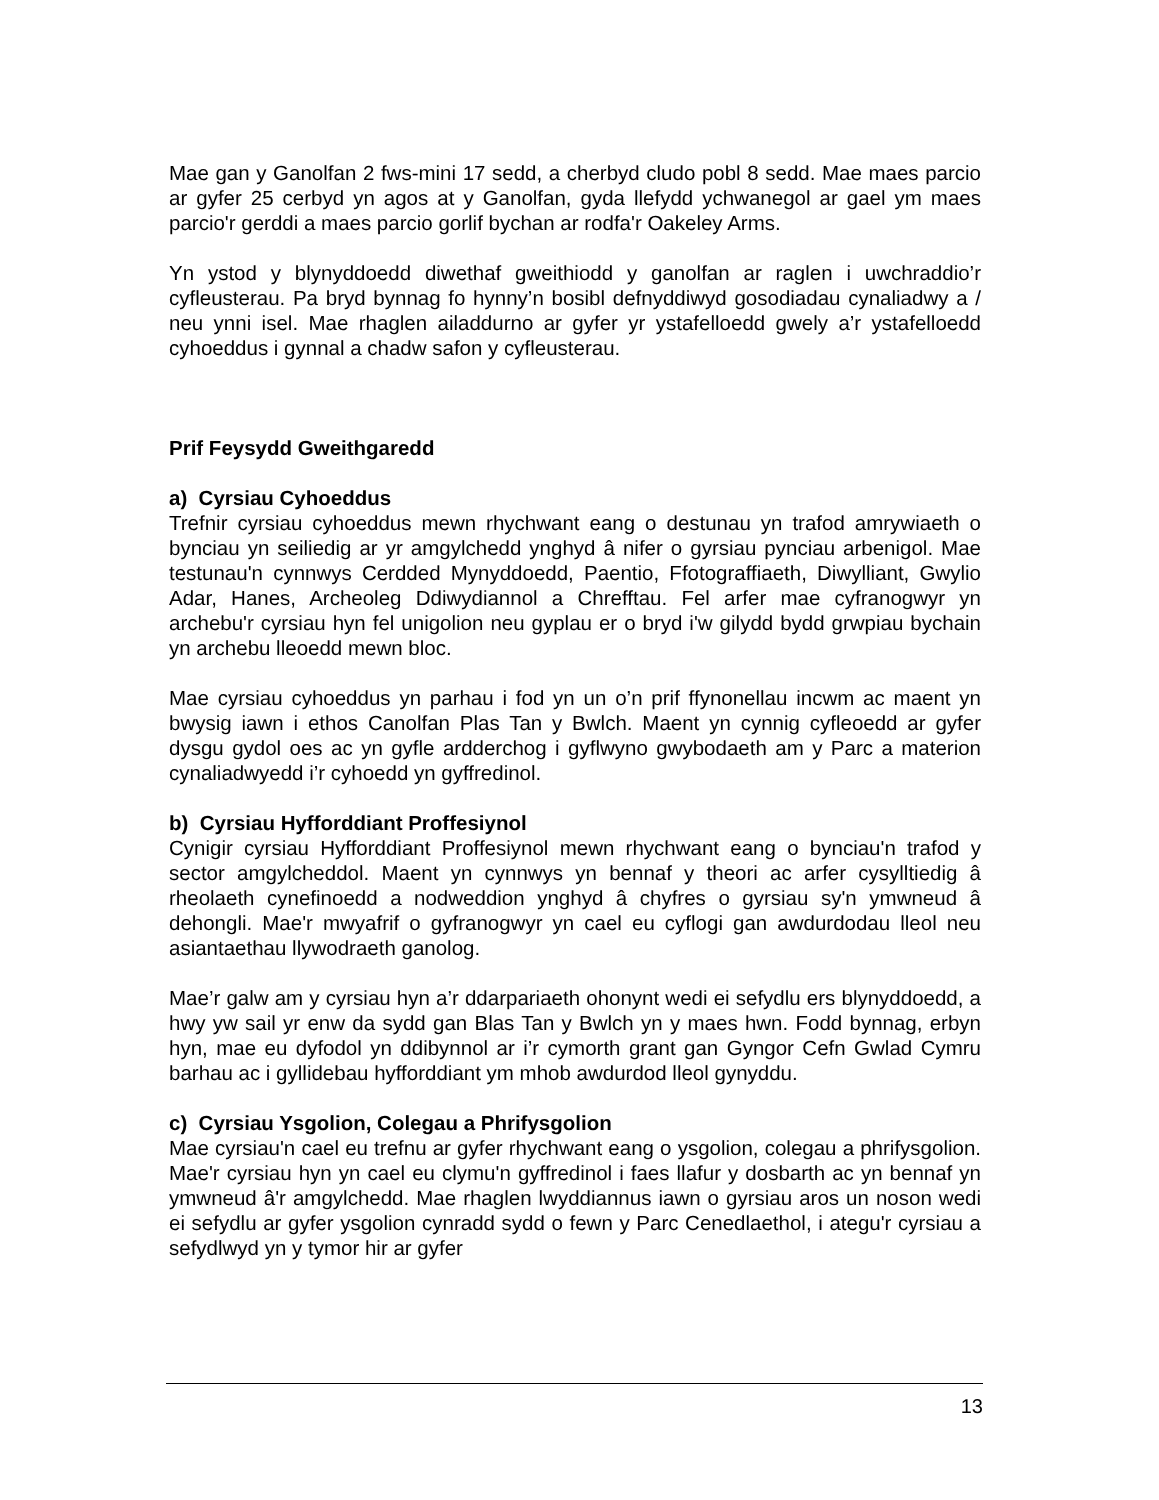Mae gan y Ganolfan 2 fws-mini 17 sedd, a cherbyd cludo pobl 8 sedd. Mae maes parcio ar gyfer 25 cerbyd yn agos at y Ganolfan, gyda llefydd ychwanegol ar gael ym maes parcio'r gerddi a maes parcio gorlif bychan ar rodfa'r Oakeley Arms.
Yn ystod y blynyddoedd diwethaf gweithiodd y ganolfan ar raglen i uwchraddio’r cyfleusterau. Pa bryd bynnag fo hynny’n bosibl defnyddiwyd gosodiadau cynaliadwy a / neu ynni isel. Mae rhaglen ailaddurno ar gyfer yr ystafelloedd gwely a’r ystafelloedd cyhoeddus i gynnal a chadw safon y cyfleusterau.
Prif Feysydd Gweithgaredd
a) Cyrsiau Cyhoeddus
Trefnir cyrsiau cyhoeddus mewn rhychwant eang o destunau yn trafod amrywiaeth o bynciau yn seiliedig ar yr amgylchedd ynghyd â nifer o gyrsiau pynciau arbenigol. Mae testunau'n cynnwys Cerdded Mynyddoedd, Paentio, Ffotograffiaeth, Diwylliant, Gwylio Adar, Hanes, Archeoleg Ddiwydiannol a Chrefftau. Fel arfer mae cyfranogwyr yn archebu'r cyrsiau hyn fel unigolion neu gyplau er o bryd i'w gilydd bydd grwpiau bychain yn archebu lleoedd mewn bloc.
Mae cyrsiau cyhoeddus yn parhau i fod yn un o’n prif ffynonellau incwm ac maent yn bwysig iawn i ethos Canolfan Plas Tan y Bwlch. Maent yn cynnig cyfleoedd ar gyfer dysgu gydol oes ac yn gyfle ardderchog i gyflwyno gwybodaeth am y Parc a materion cynaliadwyedd i’r cyhoedd yn gyffredinol.
b) Cyrsiau Hyfforddiant Proffesiynol
Cynigir cyrsiau Hyfforddiant Proffesiynol mewn rhychwant eang o bynciau'n trafod y sector amgylcheddol. Maent yn cynnwys yn bennaf y theori ac arfer cysylltiedig â rheolaeth cynefinoedd a nodweddion ynghyd â chyfres o gyrsiau sy'n ymwneud â dehongli. Mae'r mwyafrif o gyfranogwyr yn cael eu cyflogi gan awdurdodau lleol neu asiantaethau llywodraeth ganolog.
Mae’r galw am y cyrsiau hyn a’r ddarpariaeth ohonynt wedi ei sefydlu ers blynyddoedd, a hwy yw sail yr enw da sydd gan Blas Tan y Bwlch yn y maes hwn. Fodd bynnag, erbyn hyn, mae eu dyfodol yn ddibynnol ar i’r cymorth grant gan Gyngor Cefn Gwlad Cymru barhau ac i gyllidebau hyfforddiant ym mhob awdurdod lleol gynyddu.
c) Cyrsiau Ysgolion, Colegau a Phrifysgolion
Mae cyrsiau'n cael eu trefnu ar gyfer rhychwant eang o ysgolion, colegau a phrifysgolion. Mae'r cyrsiau hyn yn cael eu clymu'n gyffredinol i faes llafur y dosbarth ac yn bennaf yn ymwneud â'r amgylchedd. Mae rhaglen lwyddiannus iawn o gyrsiau aros un noson wedi ei sefydlu ar gyfer ysgolion cynradd sydd o fewn y Parc Cenedlaethol, i ategu'r cyrsiau a sefydlwyd yn y tymor hir ar gyfer
13